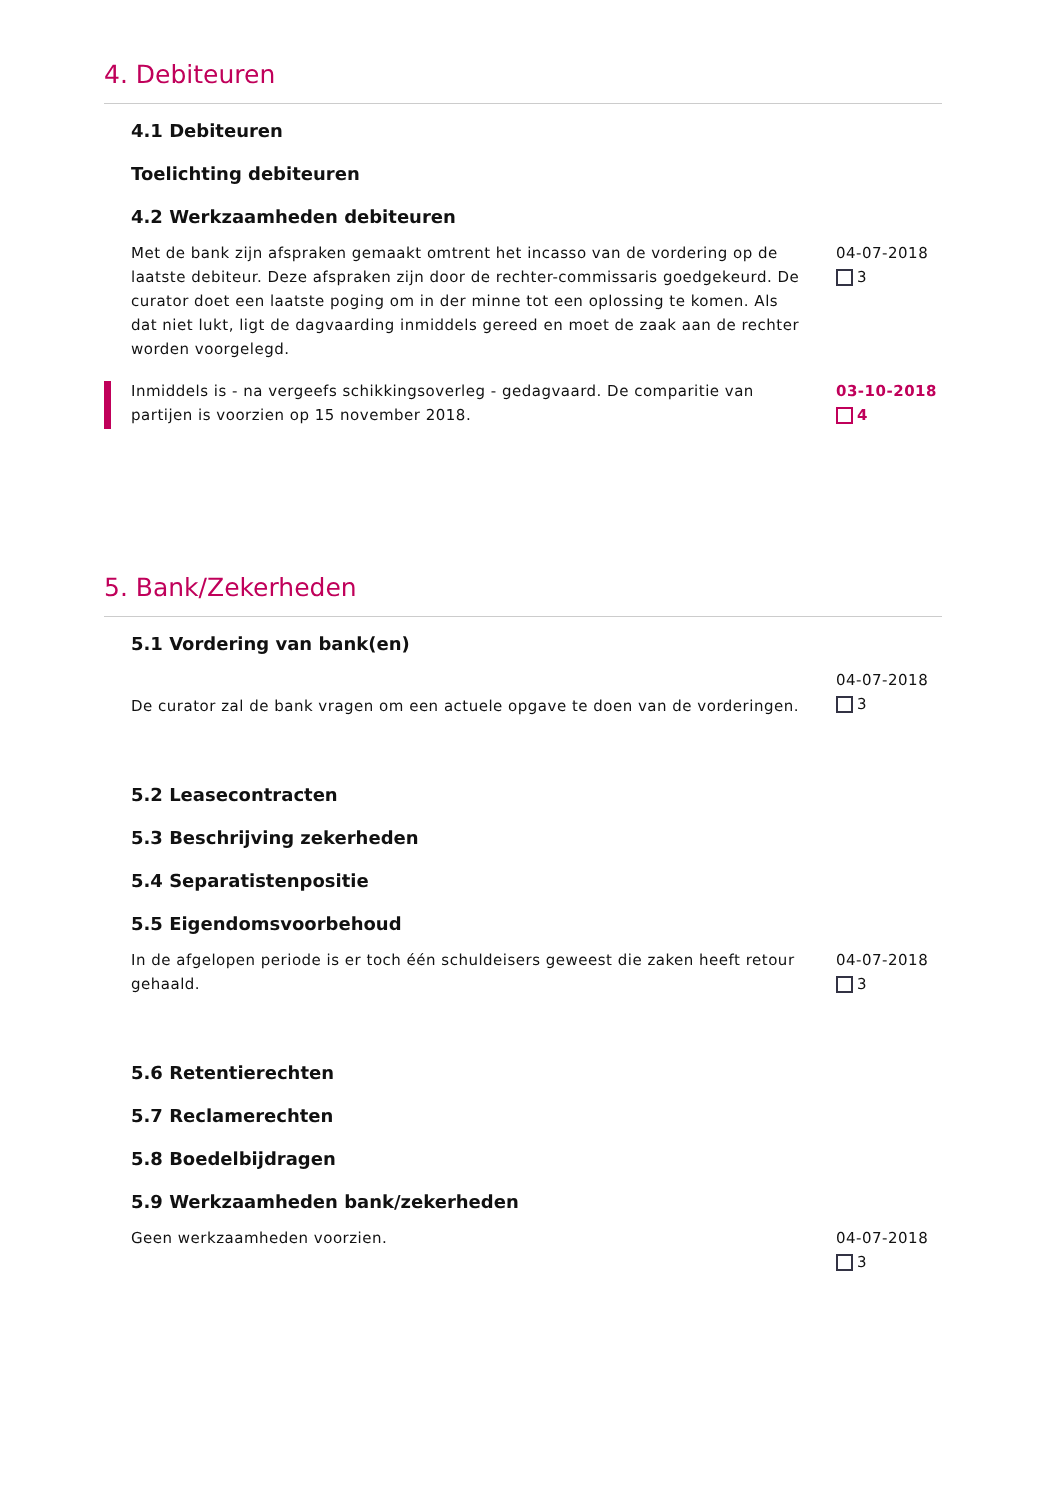4. Debiteuren
4.1 Debiteuren
Toelichting debiteuren
4.2 Werkzaamheden debiteuren
Met de bank zijn afspraken gemaakt omtrent het incasso van de vordering op de laatste debiteur. Deze afspraken zijn door de rechter-commissaris goedgekeurd. De curator doet een laatste poging om in der minne tot een oplossing te komen. Als dat niet lukt, ligt de dagvaarding inmiddels gereed en moet de zaak aan de rechter worden voorgelegd.
04-07-2018
3
Inmiddels is - na vergeefs schikkingsoverleg - gedagvaard. De comparitie van partijen is voorzien op 15 november 2018.
03-10-2018
4
5. Bank/Zekerheden
5.1 Vordering van bank(en)
De curator zal de bank vragen om een actuele opgave te doen van de vorderingen.
04-07-2018
3
5.2 Leasecontracten
5.3 Beschrijving zekerheden
5.4 Separatistenpositie
5.5 Eigendomsvoorbehoud
In de afgelopen periode is er toch één schuldeisers geweest die zaken heeft retour gehaald.
04-07-2018
3
5.6 Retentierechten
5.7 Reclamerechten
5.8 Boedelbijdragen
5.9 Werkzaamheden bank/zekerheden
Geen werkzaamheden voorzien. 04-07-2018
3